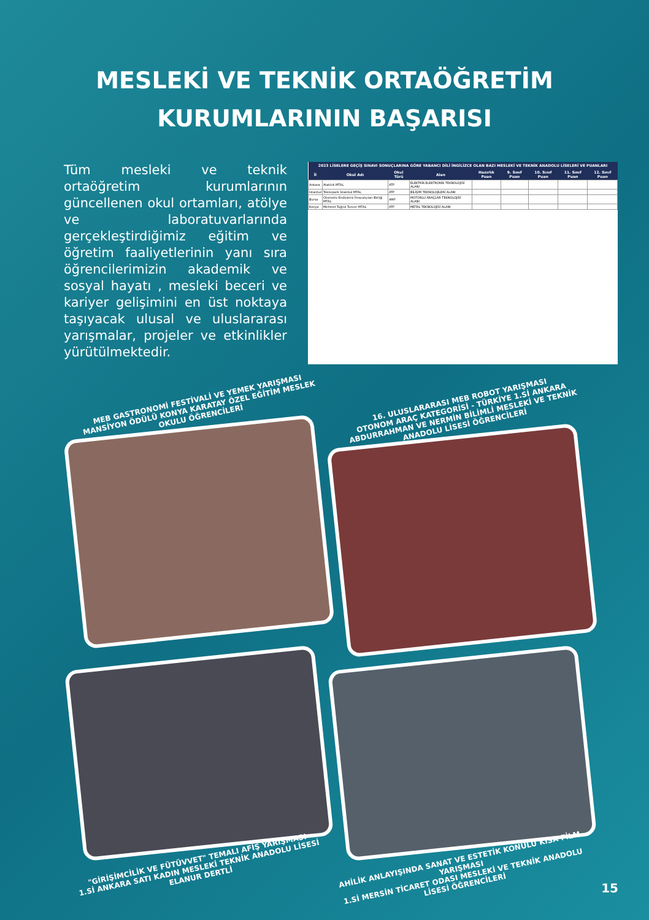MESLEKİ VE TEKNİK ORTAÖĞRETİM
KURUMLARININ BAŞARISI
Tüm mesleki ve teknik ortaöğretim kurumlarının güncellenen okul ortamları, atölye ve laboratuvarlarında gerçekleştirdiğimiz eğitim ve öğretim faaliyetlerinin yanı sıra öğrencilerimizin akademik ve sosyal hayatı , mesleki beceri ve kariyer gelişimini en üst noktaya taşıyacak ulusal ve uluslararası yarışmalar, projeler ve etkinlikler yürütülmektedir.
| 2023 LİSELERE GEÇİŞ SINAVI SONUÇLARINA GÖRE YABANCI DİLİ İNGİLİZCE OLAN BAZI MESLEKİ VE TEKNİK ANADOLU LİSELERİ VE PUANLARI | | | | | | | | |
| --- | --- | --- | --- | --- | --- | --- | --- | --- |
| İl | Okul Adı | Okul Türü | Alan | Hazırlık Puan | 9. Sınıf Puan | 10. Sınıf Puan | 11. Sınıf Puan | 12. Sınıf Puan |
| Ankara | Atatürk MTAL | ATP | ELEKTRİK-ELEKTRONİK TEKNOLOJİSİ ALANI | | | | | |
| İstanbul | Teknopark İstanbul MTAL | ATP | BİLİŞİM TEKNOLOJİLERİ ALANI | | | | | |
| Bursa | Otomotiv Endüstrisi İhracatçıları Birliği MTAL | AMP | MOTORLU ARAÇLAR TEKNOLOJİSİ ALANI | | | | | |
| Konya | Mehmet Tuğrul Tuncer MTAL | ATP | METAL TEKNOLOJİSİ ALANI | | | | | |
MEB GASTRONOMİ FESTİVALİ VE YEMEK YARIŞMASI
MANSİYON ÖDÜLÜ KONYA KARATAY ÖZEL EĞİTİM MESLEK OKULU ÖĞRENCİLERİ
16. ULUSLARARASI MEB ROBOT YARIŞMASI
OTONOM ARAÇ KATEGORİSİ - TÜRKİYE 1.Sİ ANKARA ABDURRAHMAN VE NERMİN BİLİMLİ MESLEKİ VE TEKNİK ANADOLU LİSESİ ÖĞRENCİLERİ
"GİRİŞİMCİLİK VE FÜTÜVVET" TEMALI AFİŞ YARIŞMASI
1.Sİ ANKARA SATI KADIN MESLEKİ TEKNİK ANADOLU LİSESİ ELANUR DERTLİ
AHİLİK ANLAYIŞINDA SANAT VE ESTETİK KONULU KISA FİLM YARIŞMASI
1.Sİ MERSİN TİCARET ODASI MESLEKİ VE TEKNİK ANADOLU LİSESİ ÖĞRENCİLERİ
15